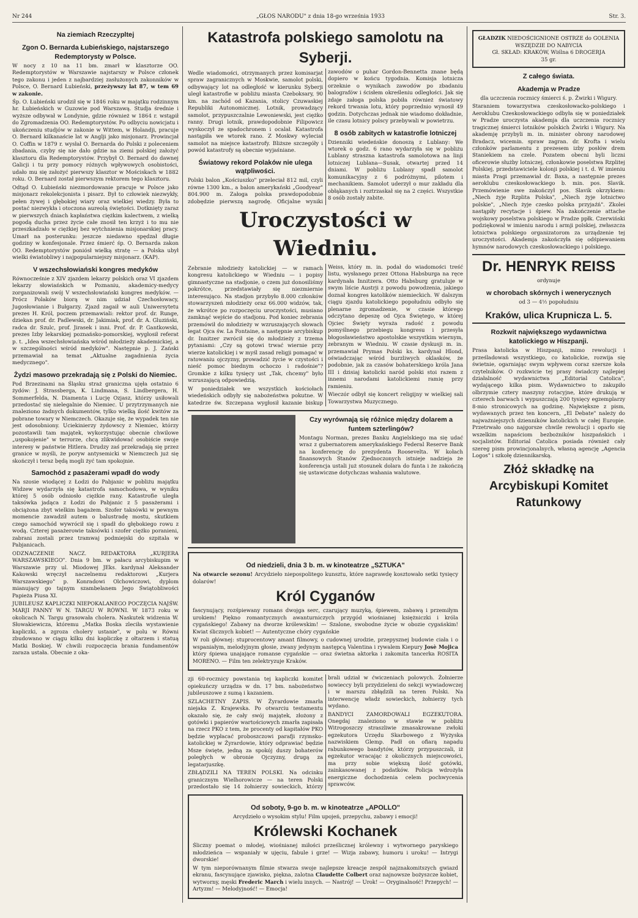Nr 244 „GŁOS NARODU" z dnia 18-go września 1933 Str. 3.
Na ziemiach Rzeczypltej
Zgon O. Bernarda Łubieńskiego, najstarszego Redemptorysty w Polsce.
W nocy z 10 na 11 bm. zmarł w klasztorze OO. Redemptorystów w Warszawie najstarszy w Polsce członek tego zakonu i jeden z najbardziej zasłużonych zakonników w Polsce, O. Bernard Łubieński, przeżywszy lat 87, w tem 69 w zakonie.
Śp. O. Łubieński urodził się w 1846 roku w majątku rodzinnym hr. Łubieńskich w Guzowie pod Warszawą. Studja średnie i wyższe odbywał w Londynie, gdzie również w 1864 r. wstąpił do Zgromadzenia OO. Redemptorystów. Po odbyciu nowicjatu i ukończeniu studjów w zakonie w Wittem, w Holandji, pracuje O. Bernard kilkanaście lat w Anglji jako misjonarz. Prowincjał O. Coffin w 1879 r. wysłał O. Bernarda do Polski z poleceniem zbadania, czyby się nie dało gdzie na ziemi polskiej założyć klasztoru dla Redemptorystów. Przybył O. Bernard do dawnej Galicji i tu przy pomocy różnych wpływowych osobistości, udało mu się założyć pierwszy klasztor w Mościskach w 1882 roku. O. Bernard został pierwszym rektorem tego klasztoru.
Odtąd O. Łubieński niezmordowanie pracuje w Polsce jako misjonarz rekolekcjonista i pisarz. Był to człowiek niezwykły, pełen żywej i głębokiej wiary oraz wielkiej wiedzy. Była to postać niezwykła i otoczona aureolą świętości. Dotknięty zaraz w pierwszych dniach kapłaństwa ciężkim kalectwem, z wielką pogodą ducha przez życie całe znosił ten krzyż i to mu nie przeszkadzało w ciężkiej bez wytchnienia misjonarskiej pracy. Umarł na posterunku: jeszcze niedawno spędzał długie godziny w konfesjonale. Przez śmierć śp. O. Bernarda zakon OO. Redemptorystów poniósł wielką stratę — a Polska ubył wielki światobliwy i najpopularniejszy misjonarz. (KAP).
V wszechsłowiański kongres medyków
Równocześnie z XIV zjazdem lekarzy polskich oraz VI zjazdem lekarzy słowiańskich w Poznaniu, akademicy-medycy zorganizowali swój V wszechsłowiański kongres medyków. — Prócz Polaków biorą w nim udział Czechosłowacy, Jugosłowianie i Bułgarzy. Zjazd zagaił w auli Uniwersytetu prezes H. Król, poczem przemawiali: rektor prof. dr. Runge, dziekan prof. dr. Padlewski, dr. Jakimiak, prof. dr. A. Gluziński, radca dr. Szulc, prof. Jirasek i inni. Prof. dr. P. Gantkowski, prezes Izby lekarskiej poznańsko-pomorskiej, wygłosił referat p. t. „Idea wszechsłowiańska wśród młodzieży akademickiej, a w szczególności wśród medyków". Następnie p. J. Zański przemawiał na temat „Aktualne zagadnienia życia medycznego".
Żydzi masowo przekradają się z Polski do Niemiec.
Pod Brzezinami na Śląsku straż graniczna ujęła ostatnio 6 żydów: J. Strassberga, K. Lindmana, S. Lindbergera, H. Sommerfelda, N. Diamenta i Lucję Ozjasz, którzy usiłowali przedostać się nielegalnie do Niemiec. U przytrzymanych nie znaleziono żadnych dokumentów, tylko wielką ilość kwitów za pobrane towary w Niemczech. Okazuje się, że wypadek ten nie jest odosobniony. Uciekinierzy żydowscy z Niemiec, którzy pozostawili tam majątek, wykorzystując obecnie chwilowe „uspokojenie" w terrorze, chcą zlikwidować osobiście swoje interesy w państwie Hitlera. Drudzy zaś przekradają się przez granice w myśli, że poryw antysemicki w Niemczech już się skończył i teraz będą mogli żyć tam spokojnie.
Samochód z pasażerami wpadł do wody
Na szosie wiodącej z Łodzi do Pabjanic w pobliżu majątku Widzew wydarzyła się katastrofa samochodowa, w wyniku której 5 osób odniosło ciężkie rany. Katastrofie uległa taksówka jadąca z Łodzi do Pabjanic z 5 pasażerami i obciążona zbyt wielkim bagażem. Szofer taksówki w pewnym momencie zawadził autem o balustradę mostu, skutkiem czego samochód wywrócił się i spadł do głębokiego rowu z wodą. Czterej pasażerowie taksówki i szofer ciężko poranieni, zabrani zostali przez tramwaj podmiejski do szpitala w Pabjanicach.
ODZNACZENIE NACZ. REDAKTORA „KURJERA WARSZAWSKIEGO". Dnia 9 bm. w pałacu arcybiskupim w Warszawie przy ul. Miodowej JEks. kardynał Aleksander Kakowski wręczył naczelnemu redaktorowi „Kurjera Warszawskiego" p. Konradowi Olchowiczowi, dyplom mianujący go tajnym szambelanem Jego Świątobliwości Papieża Piusa XI.
JUBILEUSZ KAPLICZKI NIEPOKALANEGO POCZĘCIA NAJŚW. MARJI PANNY W N. TARGU W RÓWNI. W 1873 roku w okolicach N. Targu grasowała cholera. Naskutek widzenia W. Słowakiewicza, któremu „Matka Boska zleciła wystawienie kapliczki, a zgroza cholery ustanie", w polu w Równi zbudowano w ciągu kilku dni kapliczkę z ołtarzem i statuą Matki Boskiej. W chwili rozpoczęcia brania fundamentów zaraza ustała. Obecnie z oka-
Katastrofa polskiego samolotu na Syberji.
Wedle wiadomości, otrzymanych przez komisarjat spraw zagranicznych w Moskwie, samolot polski, odbywający lot na odległość w kierunku Syberji uległ katastrofie w pobliżu miasta Czeboksary, 90 km. na zachód od Kazania, stolicy Czuwaskiej Republiki Autonomicznej. Lotnik, prowadzący samolot, przypuszczalnie Lewoniewski, jest ciężko ranny. Drugi lotnik, prawdopodobnie Filipowicz wyskoczył ze spadochronem i ocalał. Katastrofa nastąpiła we wtorek rano. Z Moskwy wyleciał samolot na miejsce katastrofy. Bliższe szczegóły i powód katastrofy są obecnie wyjaśniane.
Światowy rekord Polaków nie ulega wątpliwości.
Polski balon „Kościuszko" przeleciał 812 mil, czyli równe 1300 km., a balon amerykański „Goodyear" 804.900 m. Załoga polska prawdopodobnie zdobędzie pierwszą nagrodę. Oficjalne wyniki zawodów o puhar Gordon-Bennetta znane będą dopiero w końcu tygodnia. Komisja lotnicza orzeknie o wynikach zawodów po zbadaniu balografów i ścisłem określeniu odległości. Jak się zdaje załoga polska pobiła również światowy rekord trwania lotu, który poprzednio wynosił 49 godzin. Dotychczas jednak nie wiadomo dokładnie, ile czasu lotnicy polscy przebywali w powietrzu.
8 osób zabitych w katastrofie lotniczej
Dzienniki wiedeńskie donoszą z Lublany: We wtorek o godz. 6 rano wydarzyła się w pobliżu Lublany straszna katastrofa samolotowa na linji lotniczej Lublana—Susak, otwartej przed 14 dniami. W pobliżu Lublany spadł samolot komunikacyjny z 6 podróżnymi, pilotem i mechanikiem. Samolot uderzył o mur zakładu dla obłąkanych i roztrzaskał się na 2 części. Wszystkie 8 osób zostały zabite.
Uroczystości w Wiedniu.
Zebranie młodzieży katolickiej — w ramach kongresu katolickiego w Wiedniu — i popisy gimnastyczne na stadjonie, o czem już donosiliśmy pokrótce, przedstawiały się niezmiernie interesująco. Na stadjon przybyło 8.000 członków stowarzyszeń młodzieży oraz 66.000 widzów, tak, że wkrótce po rozpoczęciu uroczystości, musiano zamknąć wejście do stadjonu. Pod koniec zebrania przemówił do młodzieży w wzruszających słowach legat Ojca św. La Fontaine, a następnie arcybiskup dr. Innitzer zwrócił się do młodzieży z trzema pytaniami: „Czy są gotowi trwać wiernie przy wierze katolickiej i w myśl zasad religji pomagać w ratowaniu ojczyzny, prowadzić życie w czystości i nieść pomoc biednym ochoczo i radośnie"? Gromkie z kilku tysięcy ust „Tak, chcemy" było wzruszającą odpowiedzią.
W poniedziałek we wszystkich kościołach wiedeńskich odbyły się nabożeństwa pokutne. W katedrze św. Szczepana wygłosił kazanie biskup Weiss, który m. in. podał do wiadomości treść listu, wysłanego przez Ottona Habsburga na ręce kardynała Innitzera. Otto Habsburg gratuluje w swym liście Austrji z powodu powodzenia, jakiego doznał kongres katolików niemieckich. W dalszym ciągu zjazdu katolickiego popołudniu odbyło się plenarne zgromadzenie, w czasie którego odczytano depeszę od Ojca Świętego, w której Ojciec Święty wyraża radość z powodu pomyślnego przebiegu kongresu i przesyła błogosławieństwo apostolskie wszystkim wiernym, zebranym w Wiedniu. W czasie dyskusji m. in. przemawiał Prymas Polski ks. kardynał Hlond, oświadczając wśród burzliwych oklasków, że podobnie, jak za czasów bohaterskiego króla Jana III i dzisiaj katolicki naród polski stoi razem z innemi narodami katolickiemi ramię przy ramieniu.
Wieczór odbył się koncert religijny w wielkiej sali Towarzystwa Muzycznego.
Czy wyrównają się różnice między dolarem a funtem szterlingów?
Montagu Norman, prezes Banku Angielskiego ma się udać wraz z gubernatorem amerykańskiego Federal Reserve Bank na konferencję do prezydenta Roosevelta. W kołach finansowych Stanów Zjednoczonych istnieje nadzieja że konferencja ustali już stosunek dolara do funta i że zakończą się ustawiczne dotychczas wahania walutowe.
Od niedzieli, dnia 3 b. m. w kinoteatrze „SZTUKA"
Na otwarcie sezonu! Arcydzieło niepospolitego kunsztu, które naprawdę kosztowało setki tysięcy dolarów!
Król Cyganów
fascynujący, rozśpiewany romans dwojga serc, czarujący muzyką, śpiewem, zabawą i przemiłym urokiem! Piękno romantycznych awanturniczych przygód wiośnianej księżniczki i króla cygańskiego! Zabawy na dworze królewskim! — Szalone, swobodne życie w obozie cygańskim! Kwiat ślicznych kobiet! — Autentyczne chóry cygańskie
W roli głównej: stuprocentowy amant filmowy, o cudownej urodzie, przepysznej budowie ciała i o wspaniałym, melodyjnym głosie, zwany jedynym następcą Valentina i rywalem Kiepury Josè Mojica który śpiewa unajające romanse cygańskie — oraz świetna aktorka i zakomita tancerka ROSITA MORENO. — Film ten zelektryzuje Kraków.
zji 60-rocznicy powstania tej kapliczki komitet opiekuńczy urządza w dn. 17 bm. nabożeństwo jubileuszowe z sumą i kazaniem.
SZLACHETNY ZAPIS. W Żyrardowie zmarła niejaka Z. Krajewska. Po otwarciu testamentu okazało się, że cały swój majątek, złożony z gotówki i papierów wartościowych zmarła zapisała na rzecz PKO z tem, że procenty od kapitałów PKO będzie wypłacać proboszczowi parafji rzymsko-katolickiej w Żyrardowie, który odprawiać będzie Msze święte, jedną za spokój duszy bohaterów poległych w obronie Ojczyzny, drugą za legatarjuszkę.
ZBŁĄDZILI NA TEREN POLSKI. Na odcinku granicznym Wielhorowicze — na teren Polski przedostało się 14 żołnierzy sowieckich, którzy brali udział w ćwiczeniach polowych. Żołnierze sowieccy byli przydzieleni do sekcji wywiadowczej i w marszu zbłądzili na teren Polski. Na interwencję władz sowieckich, żołnierzy tych wydano.
BANDYCI ZAMORDOWALI EGZEKUTORA. Onegdaj znaleziono w stawie w pobliżu Witrogoszczy straszliwie zmasakrowane zwłoki egzekutora Urzędu Skarbowego z Wyżyska nazwiskiem Glemp. Padł on ofiarą napadu rabunkowego bandytów, którzy przypuszczali, iż egzekutor wracając z okolicznych miejscowości, ma przy sobie większą ilość gotówki, zainkasowanej z podatków. Policja wdrożyła energiczne dochodzenia celem pochwycenia sprawców.
Od soboty, 9-go b. m. w kinoteatrze „APOLLO"
Arcydzieło o wysokim stylu! Film upojeń, przepychu, zabawy i emocji!
Królewski Kochanek
Śliczny poemat o młodej, wiośnianej miłości prześlicznej królewny i wytwornego paryskiego młodzieńca — wspaniały w ujęciu, fabule i grze! — Wizja zabawy, humoru i uroku! — Intrygi dworskie!
W tym nieporównanym filmie stwarza swoje najlepsze kreacje zespół najznakomitszych gwiazd ekranu, fascynujące zjawisko, piękna, zalotna Claudette Colbert oraz najnowsze bożyszcze kobiet, wytworny, męski Frederic March i wielu innych. — Nastrój! — Urok! — Oryginalność! Przepych! — Artyzm! — Melodyjność! — Emocja!
GŁADZIK NIEDOŚCIGNIONE OSTRZE do GOLENIA
WSZĘDZIE DO NABYCIA
Gł. SKŁAD: KRAKÓW, Wiślna 6 DROGERJA
35 gr.
Z całego świata.
Akademja w Pradze
dla uczczenia rocznicy śmierci ś. p. Żwirki i Wigury.
Staraniem towarzystwa czeskosłowacko-polskiego i Aeroklubu Czeskosłowackiego odbyła się w poniedziałek w Pradze uroczysta akademja dla uczczenia rocznicy tragicznej śmierci lotników polskich Żwirki i Wigury. Na akademję przybyli m. in. minister obrony narodowej Bradacz, wicemin. spraw zagran. dr. Krofta i wielu członków parlamentu z prezesem izby posłów drem Staniekiem na czele. Pozatem obecni byli liczni oficerowie służby lotniczej, członkowie poselstwa Rzplitej Polskiej, przedstawiciele kolonji polskiej i t. d. W imieniu miasta Pragi przemawiał dr. Baxa, a następnie prezes aeroklubu czeskosłowackiego b. min. pos. Slavik. Przemówienie swe zakończył pos. Slavik okrzykiem: „Niech żyje Rzplita Polska", „Niech żyje lotnictwo polskie", „Niech żyje czesko polska przyjaźń". Zkolei nastąpiły recytacje i śpiew. Na zakończenie attache wojskowy poselstwa polskiego w Pradze ppłk. Czerwiński podziękował w imieniu narodu i armji polskiej, zwłaszcza lotnictwa polskiego organizatorom za urządzenie tej uroczystości. Akademja zakończyła się odśpiewaniem hymnów narodowych czeskosłowackiego i polskiego.
Dr. HENRYK REISS
ordynuje
w chorobach skórnych i wenerycznych
od 3 — 4½ popołudniu
Kraków, ulica Krupnicza L. 5.
Rozkwit największego wydawnictwa katolickiego w Hiszpanji.
Prasa katolicka w Hiszpanji, mimo rewolucji i prześladowań wszystkiego, co katolickie, rozwija się świetnie, ogarniając swym wpływem coraz szersze koła czytelników. O rozkwicie tej prasy świadczy najlepiej działalność wydawnictwa „Editorial Catolica", wydającego kilka pism. Wydawnictwo to zakupiło olbrzymie cztery maszyny rotacyjne, które drukują w czterech barwach i wypuszczają 200 tysięcy egzemplarzy 8-mio stronicowych na godzinę. Największe z pism, wydawanych przez ten koncern, „El Debate" należy do najważniejszych dzienników katolickich w całej Europie. Przetrwało ono najgorsze chwile rewolucji i oparło się wszelkim napaściom bezbożników hiszpańskich i socjalistów. Editorial Catolica posiada również cały szereg pism prowincjonalnych, własną agencję „Agencia Logos" i szkołę dziennikarską.
Złóż składkę na Arcybiskupi Komitet Ratunkowy